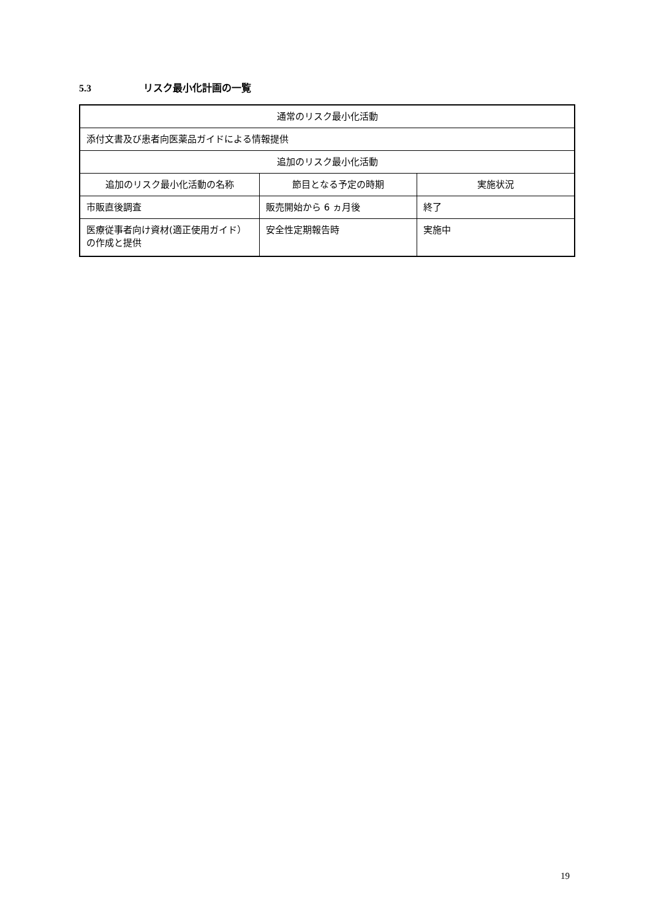5.3 リスク最小化計画の一覧
| 通常のリスク最小化活動 | | |
| --- | --- | --- |
| 添付文書及び患者向医薬品ガイドによる情報提供 | | |
| 追加のリスク最小化活動 | | |
| 追加のリスク最小化活動の名称 | 節目となる予定の時期 | 実施状況 |
| 市販直後調査 | 販売開始から 6 ヵ月後 | 終了 |
| 医療従事者向け資材(適正使用ガイド）の作成と提供 | 安全性定期報告時 | 実施中 |
19